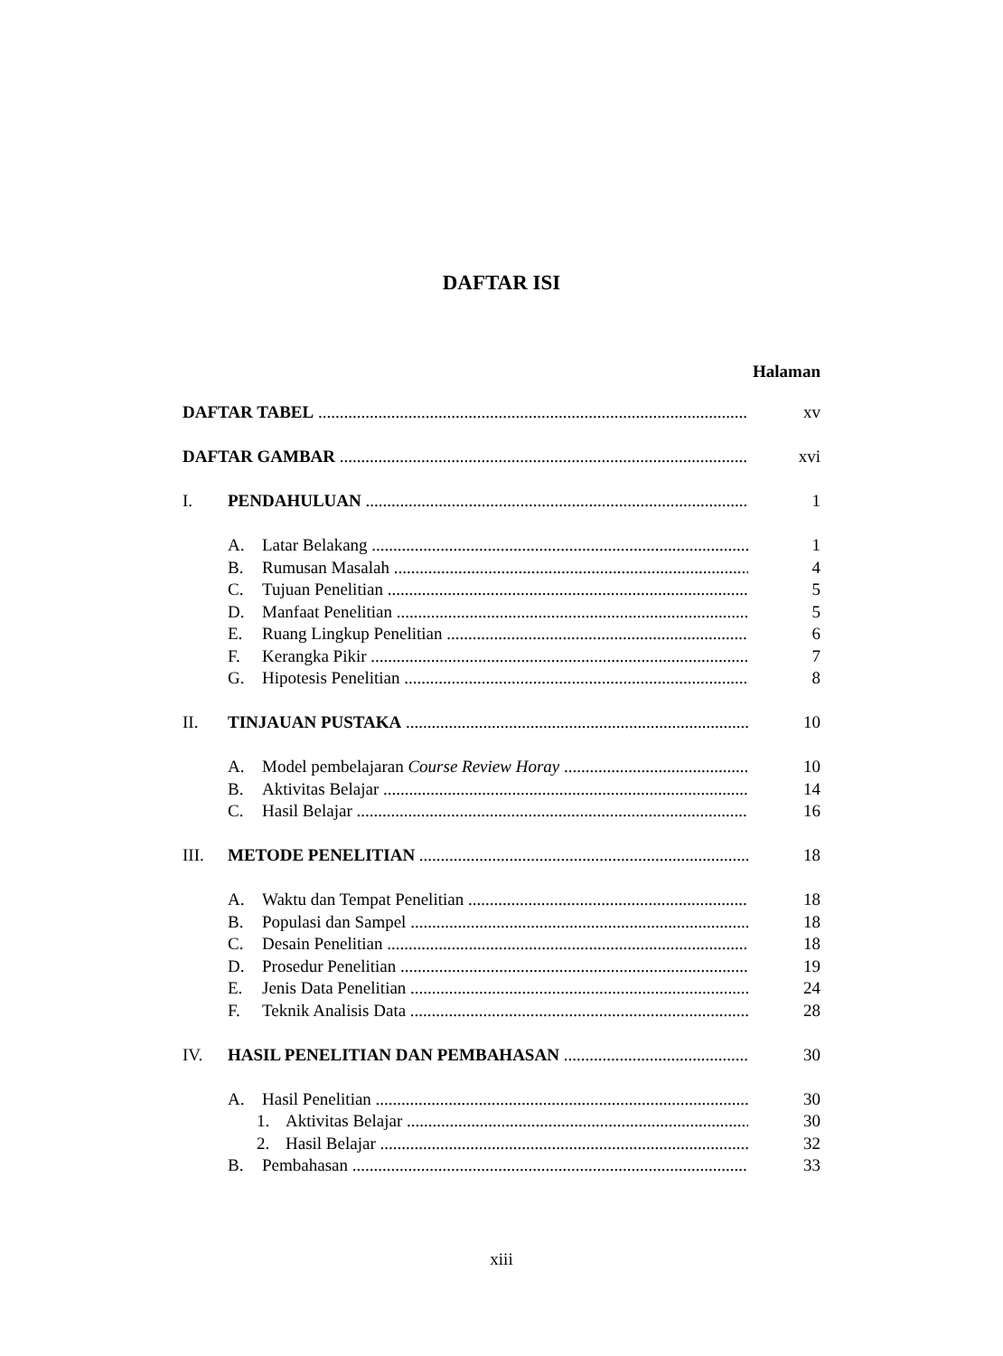DAFTAR ISI
Halaman
DAFTAR TABEL xv
DAFTAR GAMBAR xvi
I. PENDAHULUAN 1
A. Latar Belakang 1
B. Rumusan Masalah 4
C. Tujuan Penelitian 5
D. Manfaat Penelitian 5
E. Ruang Lingkup Penelitian 6
F. Kerangka Pikir 7
G. Hipotesis Penelitian 8
II. TINJAUAN PUSTAKA 10
A. Model pembelajaran Course Review Horay 10
B. Aktivitas Belajar 14
C. Hasil Belajar 16
III. METODE PENELITIAN 18
A. Waktu dan Tempat Penelitian 18
B. Populasi dan Sampel 18
C. Desain Penelitian 18
D. Prosedur Penelitian 19
E. Jenis Data Penelitian 24
F. Teknik Analisis Data 28
IV. HASIL PENELITIAN DAN PEMBAHASAN 30
A. Hasil Penelitian 30
1. Aktivitas Belajar 30
2. Hasil Belajar 32
B. Pembahasan 33
xiii